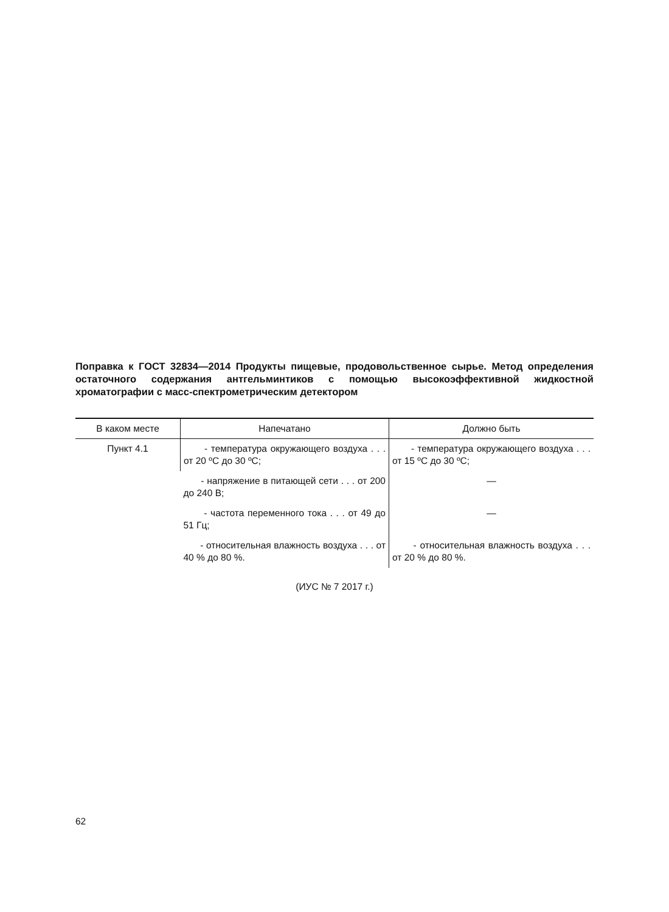Поправка к ГОСТ 32834—2014 Продукты пищевые, продовольственное сырье. Метод определения остаточного содержания антгельминтиков с помощью высокоэффективной жидкостной хроматографии с масс-спектрометрическим детектором
| В каком месте | Напечатано | Должно быть |
| --- | --- | --- |
| Пункт 4.1 | - температура окружающего воздуха . . . от 20 ºС до 30 ºС; | - температура окружающего воздуха . . . от 15 ºС до 30 ºС; |
| | - напряжение в питающей сети . . . от 200 до 240 В; | — |
| | - частота переменного тока . . . от 49 до 51 Гц; | — |
| | - относительная влажность воздуха . . . от 40 % до 80 %. | - относительная влажность воздуха . . . от 20 % до 80 %. |
(ИУС № 7 2017 г.)
62